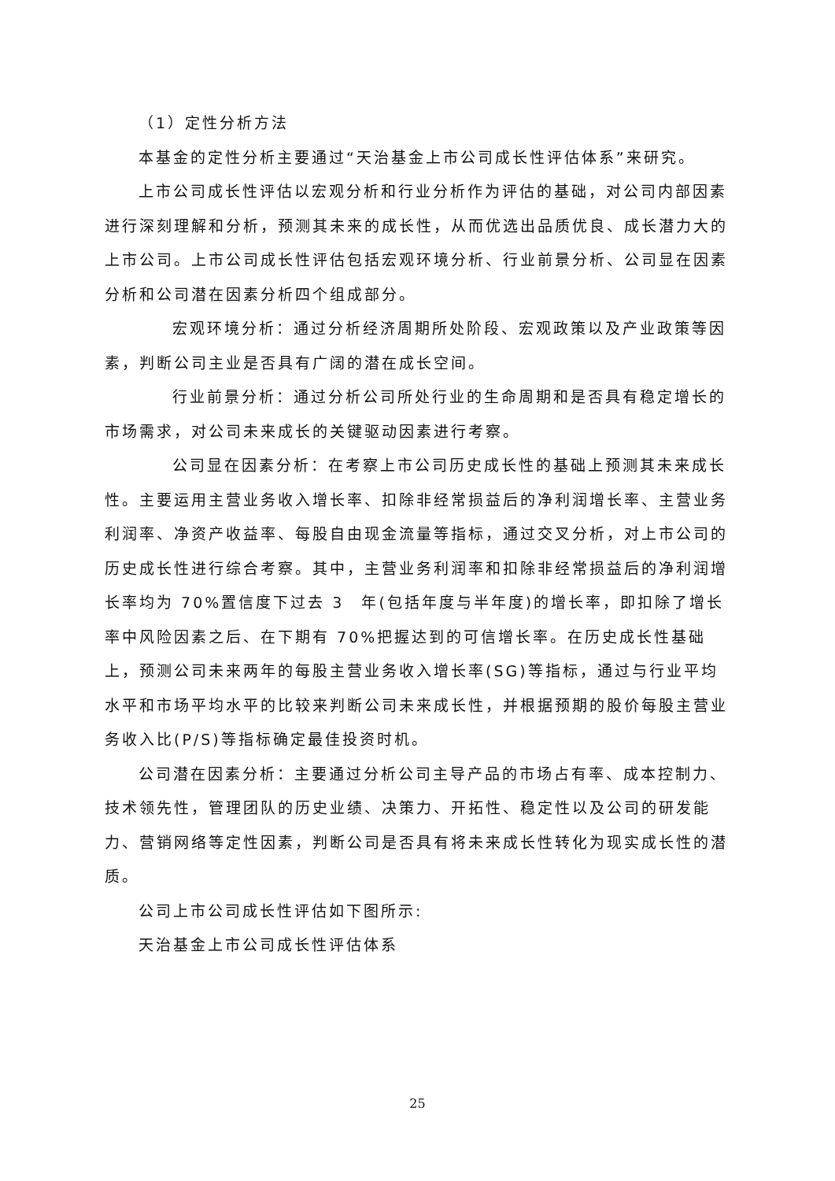（1）定性分析方法
本基金的定性分析主要通过“天治基金上市公司成长性评估体系”来研究。
上市公司成长性评估以宏观分析和行业分析作为评估的基础，对公司内部因素进行深刻理解和分析，预测其未来的成长性，从而优选出品质优良、成长潜力大的上市公司。上市公司成长性评估包括宏观环境分析、行业前景分析、公司显在因素分析和公司潜在因素分析四个组成部分。
宏观环境分析：通过分析经济周期所处阶段、宏观政策以及产业政策等因素，判断公司主业是否具有广阔的潜在成长空间。
行业前景分析：通过分析公司所处行业的生命周期和是否具有稳定增长的市场需求，对公司未来成长的关键驱动因素进行考察。
公司显在因素分析：在考察上市公司历史成长性的基础上预测其未来成长性。主要运用主营业务收入增长率、扣除非经常损益后的净利润增长率、主营业务利润率、净资产收益率、每股自由现金流量等指标，通过交叉分析，对上市公司的历史成长性进行综合考察。其中，主营业务利润率和扣除非经常损益后的净利润增长率均为 70%置信度下过去 3　年(包括年度与半年度)的增长率，即扣除了增长率中风险因素之后、在下期有 70%把握达到的可信增长率。在历史成长性基础上，预测公司未来两年的每股主营业务收入增长率(SG)等指标，通过与行业平均水平和市场平均水平的比较来判断公司未来成长性，并根据预期的股价每股主营业务收入比(P/S)等指标确定最佳投资时机。
公司潜在因素分析：主要通过分析公司主导产品的市场占有率、成本控制力、技术领先性，管理团队的历史业绩、决策力、开拓性、稳定性以及公司的研发能力、营销网络等定性因素，判断公司是否具有将未来成长性转化为现实成长性的潜质。
公司上市公司成长性评估如下图所示:
天治基金上市公司成长性评估体系
25